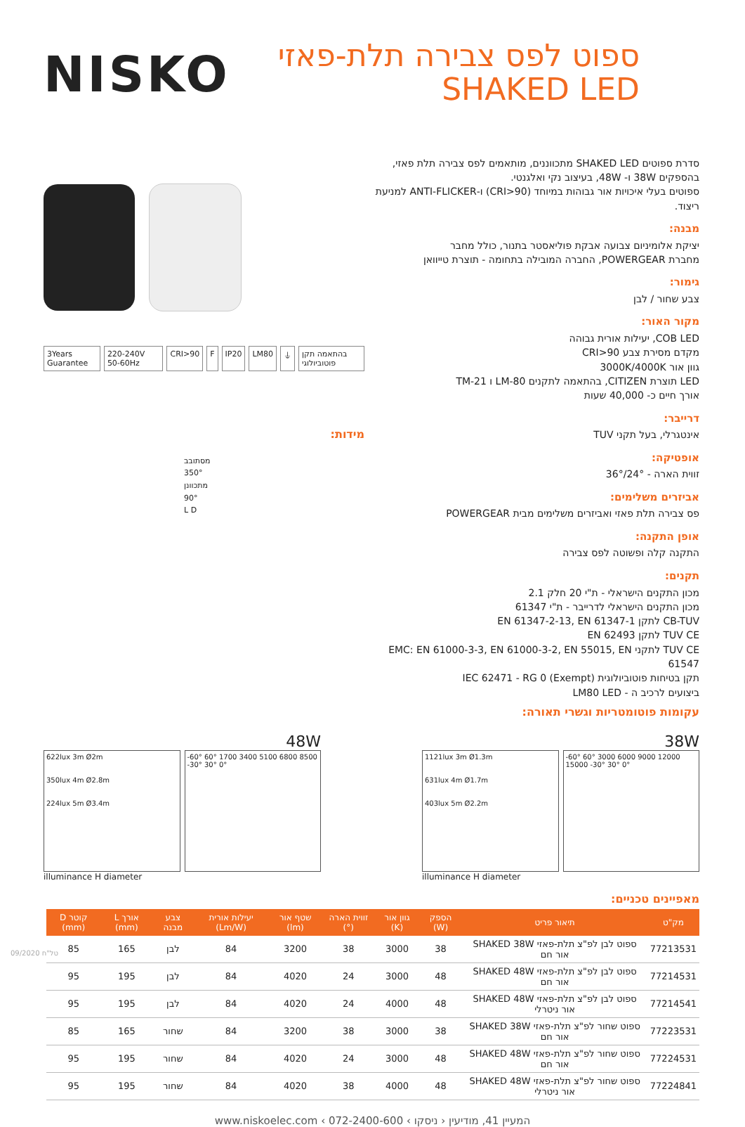NISKO
ספוט לפס צבירה תלת-פאזי
SHAKED LED
3Years Guarantee 220-240V 50-60Hz CRI>90 F IP20 LM80 ⏚ בהתאמה תקן פוטוביולוגי
מידות:
מסתובב
350°
מתכוונן
90°
L D
סדרת ספוטים SHAKED LED מתכווננים, מותאמים לפס צבירה תלת פאזי,
בהספקים 38W ו- 48W, בעיצוב נקי ואלגנטי.
ספוטים בעלי איכויות אור גבוהות במיוחד (CRI>90) ו-ANTI-FLICKER למניעת ריצוד.
מבנה:
יציקת אלומיניום צבועה אבקת פוליאסטר בתנור, כולל מחבר
מחברת POWERGEAR, החברה המובילה בתחומה - תוצרת טייוואן
גימור:
צבע שחור / לבן
מקור האור:
COB LED, יעילות אורית גבוהה
מקדם מסירת צבע CRI>90
גוון אור 3000K/4000K
LED תוצרת CITIZEN, בהתאמה לתקנים LM-80 ו TM-21
אורך חיים כ- 40,000 שעות
דרייבר:
אינטגרלי, בעל תקני TUV
אופטיקה:
זווית הארה - 24°/36°
אביזרים משלימים:
פס צבירה תלת פאזי ואביזרים משלימים מבית POWERGEAR
אופן התקנה:
התקנה קלה ופשוטה לפס צבירה
תקנים:
מכון התקנים הישראלי - ת"י 20 חלק 2.1
מכון התקנים הישראלי לדרייבר - ת"י 61347
CB-TUV לתקן EN 61347-2-13, EN 61347-1
TUV CE לתקן EN 62493
TUV CE לתקני EMC: EN 61000-3-3, EN 61000-3-2, EN 55015, EN 61547
תקן בטיחות פוטוביולוגית IEC 62471 - RG 0 (Exempt)
ביצועים לרכיב ה - LM80 LED
עקומות פוטומטריות וגשרי תאורה:
48W
622lux 3m Ø2m
350lux 4m Ø2.8m
224lux 5m Ø3.4m
-60° 60° 1700 3400 5100 6800 8500 -30° 30° 0°
illuminance H diameter
38W
1121lux 3m Ø1.3m
631lux 4m Ø1.7m
403lux 5m Ø2.2m
-60° 60° 3000 6000 9000 12000 15000 -30° 30° 0°
illuminance H diameter
מאפיינים טכניים:
| מק"ט | תיאור פריט | הספק (W) | גוון אור (K) | זווית הארה (°) | שטף אור (lm) | יעילות אורית (Lm/W) | צבע מבנה | אורך L (mm) | קוטר D (mm) |
| --- | --- | --- | --- | --- | --- | --- | --- | --- | --- |
| 77213531 | ספוט לבן לפ"צ תלת-פאזי SHAKED 38W אור חם | 38 | 3000 | 38 | 3200 | 84 | לבן | 165 | 85 |
| 77214531 | ספוט לבן לפ"צ תלת-פאזי SHAKED 48W אור חם | 48 | 3000 | 24 | 4020 | 84 | לבן | 195 | 95 |
| 77214541 | ספוט לבן לפ"צ תלת-פאזי SHAKED 48W אור ניטרלי | 48 | 4000 | 24 | 4020 | 84 | לבן | 195 | 95 |
| 77223531 | ספוט שחור לפ"צ תלת-פאזי SHAKED 38W אור חם | 38 | 3000 | 38 | 3200 | 84 | שחור | 165 | 85 |
| 77224531 | ספוט שחור לפ"צ תלת-פאזי SHAKED 48W אור חם | 48 | 3000 | 24 | 4020 | 84 | שחור | 195 | 95 |
| 77224841 | ספוט שחור לפ"צ תלת-פאזי SHAKED 48W אור ניטרלי | 48 | 4000 | 38 | 4020 | 84 | שחור | 195 | 95 |
טל"ח 09/2020
www.niskoelec.com ‹ 072-2400-600 ‹ המעיין 41, מודיעין ‹ ניסקו